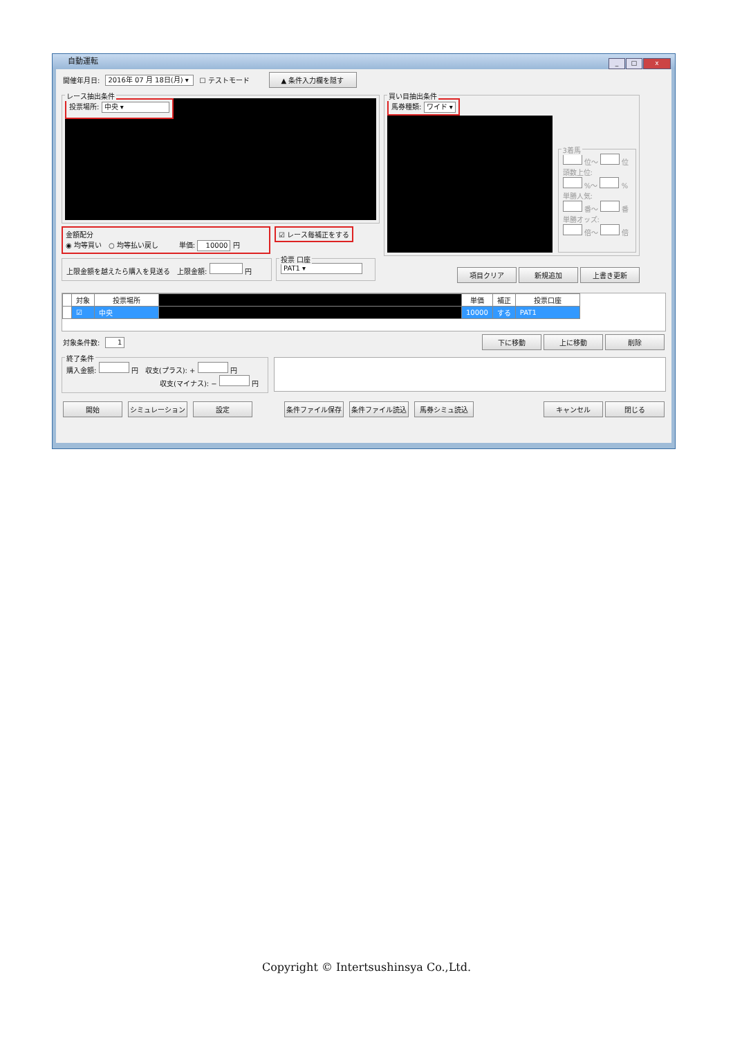自動運転
_ □ x
開催年月日: 2016年 07 月 18日(月) ▾ ☐ テストモード ▲ 条件入力欄を隠す
レース抽出条件
投票場所: 中央 ▾
金額配分
◉ 均等買い　○ 均等払い戻し　　　単価: 10000 円
☑ レース毎補正をする
上限金額を越えたら購入を見送る　上限金額: 円
投票 口座
PAT1 ▾
買い目抽出条件
馬券種類: ワイド ▾
3着馬
位～ 位
頭数上位:
%～ %
単勝人気:
番～ 番
単勝オッズ:
倍～ 倍
項目クリア 新規追加 上書き更新
| | 対象 | 投票場所 | | 単価 | 補正 | 投票口座 |
| --- | --- | --- | --- | --- | --- | --- |
| | ☑ | 中央 | | 10000 | する | PAT1 |
対象条件数: 1 下に移動 上に移動 削除
終了条件
購入金額: 円　収支(プラス): + 円
収支(マイナス): − 円
開始 シミュレーション 設定 条件ファイル保存 条件ファイル読込 馬券シミュ読込 キャンセル 閉じる
Copyright © Intertsushinsya Co.,Ltd.